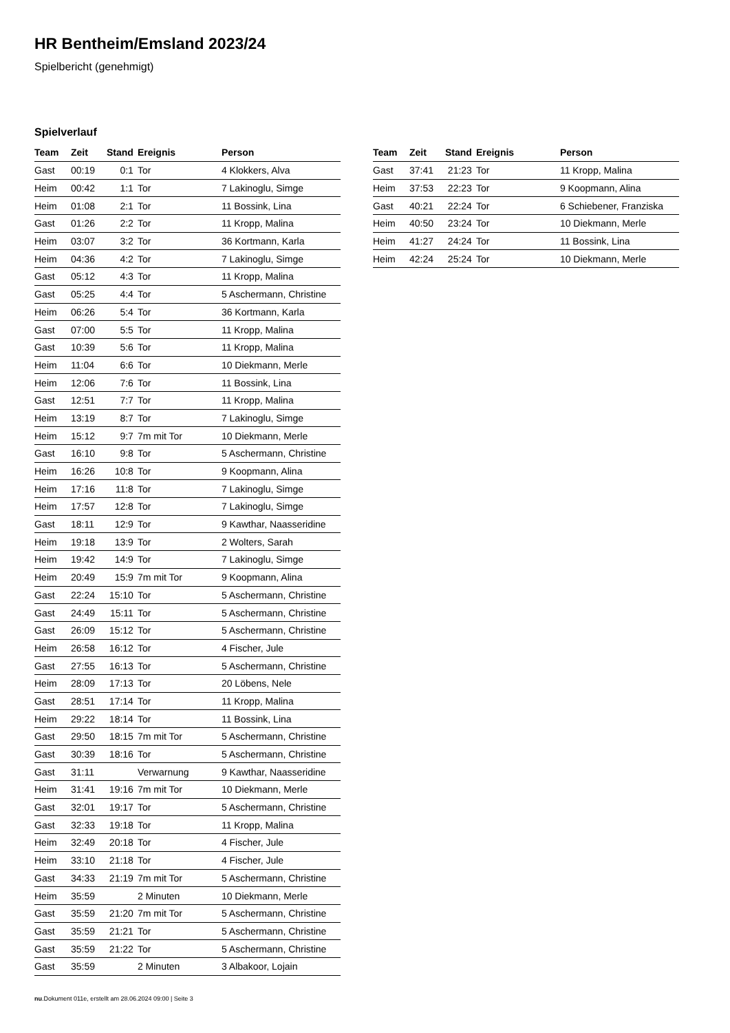HR Bentheim/Emsland 2023/24
Spielbericht (genehmigt)
Spielverlauf
| Team | Zeit | Stand | Ereignis | Person |
| --- | --- | --- | --- | --- |
| Gast | 00:19 | 0:1 | Tor | 4 Klokkers, Alva |
| Heim | 00:42 | 1:1 | Tor | 7 Lakinoglu, Simge |
| Heim | 01:08 | 2:1 | Tor | 11 Bossink, Lina |
| Gast | 01:26 | 2:2 | Tor | 11 Kropp, Malina |
| Heim | 03:07 | 3:2 | Tor | 36 Kortmann, Karla |
| Heim | 04:36 | 4:2 | Tor | 7 Lakinoglu, Simge |
| Gast | 05:12 | 4:3 | Tor | 11 Kropp, Malina |
| Gast | 05:25 | 4:4 | Tor | 5 Aschermann, Christine |
| Heim | 06:26 | 5:4 | Tor | 36 Kortmann, Karla |
| Gast | 07:00 | 5:5 | Tor | 11 Kropp, Malina |
| Gast | 10:39 | 5:6 | Tor | 11 Kropp, Malina |
| Heim | 11:04 | 6:6 | Tor | 10 Diekmann, Merle |
| Heim | 12:06 | 7:6 | Tor | 11 Bossink, Lina |
| Gast | 12:51 | 7:7 | Tor | 11 Kropp, Malina |
| Heim | 13:19 | 8:7 | Tor | 7 Lakinoglu, Simge |
| Heim | 15:12 | 9:7 | 7m mit Tor | 10 Diekmann, Merle |
| Gast | 16:10 | 9:8 | Tor | 5 Aschermann, Christine |
| Heim | 16:26 | 10:8 | Tor | 9 Koopmann, Alina |
| Heim | 17:16 | 11:8 | Tor | 7 Lakinoglu, Simge |
| Heim | 17:57 | 12:8 | Tor | 7 Lakinoglu, Simge |
| Gast | 18:11 | 12:9 | Tor | 9 Kawthar, Naasseridine |
| Heim | 19:18 | 13:9 | Tor | 2 Wolters, Sarah |
| Heim | 19:42 | 14:9 | Tor | 7 Lakinoglu, Simge |
| Heim | 20:49 | 15:9 | 7m mit Tor | 9 Koopmann, Alina |
| Gast | 22:24 | 15:10 | Tor | 5 Aschermann, Christine |
| Gast | 24:49 | 15:11 | Tor | 5 Aschermann, Christine |
| Gast | 26:09 | 15:12 | Tor | 5 Aschermann, Christine |
| Heim | 26:58 | 16:12 | Tor | 4 Fischer, Jule |
| Gast | 27:55 | 16:13 | Tor | 5 Aschermann, Christine |
| Heim | 28:09 | 17:13 | Tor | 20 Löbens, Nele |
| Gast | 28:51 | 17:14 | Tor | 11 Kropp, Malina |
| Heim | 29:22 | 18:14 | Tor | 11 Bossink, Lina |
| Gast | 29:50 | 18:15 | 7m mit Tor | 5 Aschermann, Christine |
| Gast | 30:39 | 18:16 | Tor | 5 Aschermann, Christine |
| Gast | 31:11 | | Verwarnung | 9 Kawthar, Naasseridine |
| Heim | 31:41 | 19:16 | 7m mit Tor | 10 Diekmann, Merle |
| Gast | 32:01 | 19:17 | Tor | 5 Aschermann, Christine |
| Gast | 32:33 | 19:18 | Tor | 11 Kropp, Malina |
| Heim | 32:49 | 20:18 | Tor | 4 Fischer, Jule |
| Heim | 33:10 | 21:18 | Tor | 4 Fischer, Jule |
| Gast | 34:33 | 21:19 | 7m mit Tor | 5 Aschermann, Christine |
| Heim | 35:59 | | 2 Minuten | 10 Diekmann, Merle |
| Gast | 35:59 | 21:20 | 7m mit Tor | 5 Aschermann, Christine |
| Gast | 35:59 | 21:21 | Tor | 5 Aschermann, Christine |
| Gast | 35:59 | 21:22 | Tor | 5 Aschermann, Christine |
| Gast | 35:59 | | 2 Minuten | 3 Albakoor, Lojain |
| Team | Zeit | Stand | Ereignis | Person |
| --- | --- | --- | --- | --- |
| Gast | 37:41 | 21:23 | Tor | 11 Kropp, Malina |
| Heim | 37:53 | 22:23 | Tor | 9 Koopmann, Alina |
| Gast | 40:21 | 22:24 | Tor | 6 Schiebener, Franziska |
| Heim | 40:50 | 23:24 | Tor | 10 Diekmann, Merle |
| Heim | 41:27 | 24:24 | Tor | 11 Bossink, Lina |
| Heim | 42:24 | 25:24 | Tor | 10 Diekmann, Merle |
nu.Dokument 011e, erstellt am 28.06.2024 09:00 | Seite 3